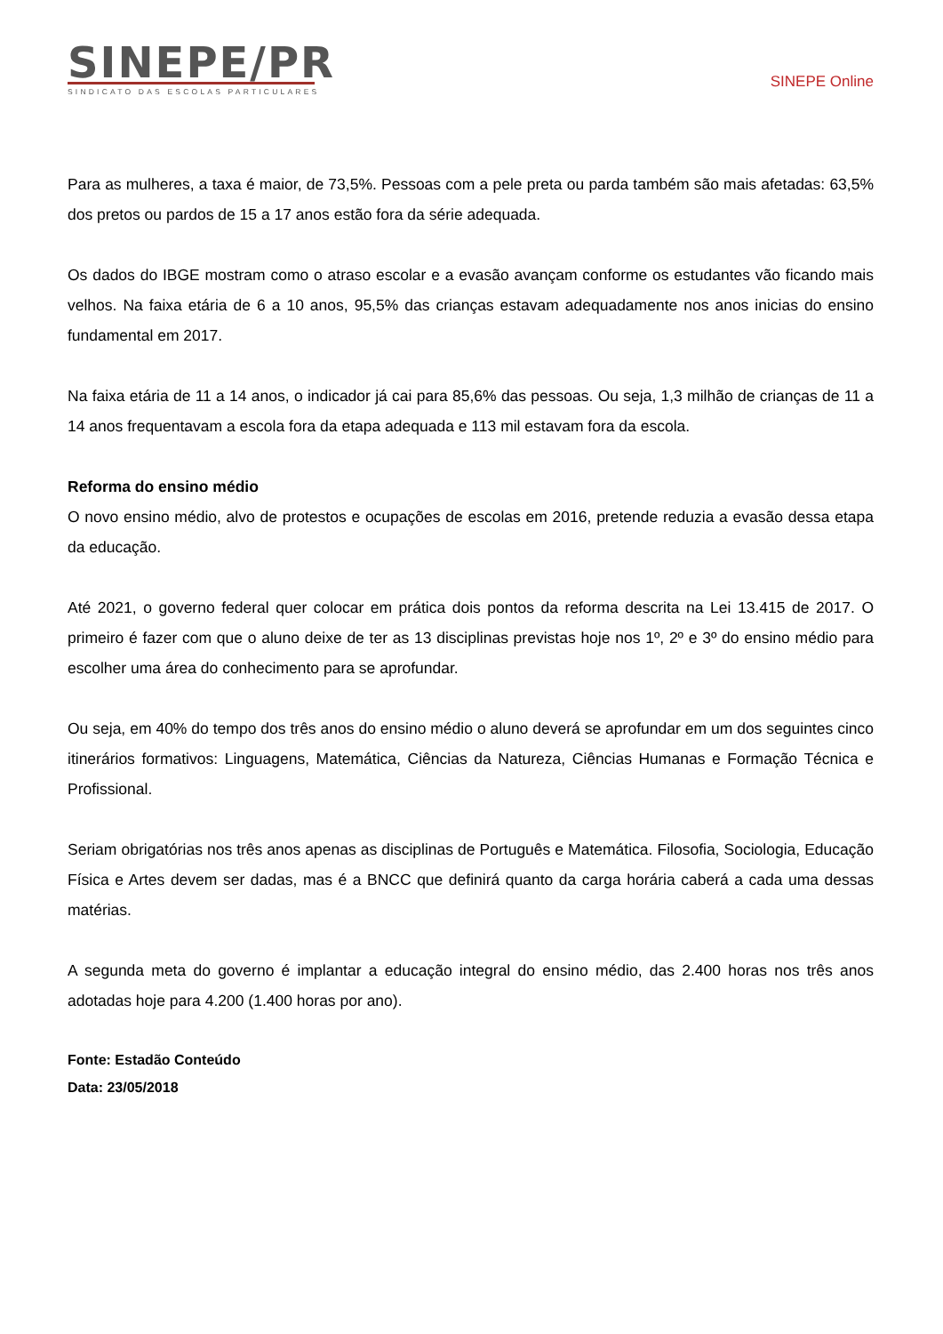SINEPE/PR
SINDICATO DAS ESCOLAS PARTICULARES
SINEPE Online
Para as mulheres, a taxa é maior, de 73,5%. Pessoas com a pele preta ou parda também são mais afetadas: 63,5% dos pretos ou pardos de 15 a 17 anos estão fora da série adequada.
Os dados do IBGE mostram como o atraso escolar e a evasão avançam conforme os estudantes vão ficando mais velhos. Na faixa etária de 6 a 10 anos, 95,5% das crianças estavam adequadamente nos anos inicias do ensino fundamental em 2017.
Na faixa etária de 11 a 14 anos, o indicador já cai para 85,6% das pessoas. Ou seja, 1,3 milhão de crianças de 11 a 14 anos frequentavam a escola fora da etapa adequada e 113 mil estavam fora da escola.
Reforma do ensino médio
O novo ensino médio, alvo de protestos e ocupações de escolas em 2016, pretende reduzia a evasão dessa etapa da educação.
Até 2021, o governo federal quer colocar em prática dois pontos da reforma descrita na Lei 13.415 de 2017. O primeiro é fazer com que o aluno deixe de ter as 13 disciplinas previstas hoje nos 1º, 2º e 3º do ensino médio para escolher uma área do conhecimento para se aprofundar.
Ou seja, em 40% do tempo dos três anos do ensino médio o aluno deverá se aprofundar em um dos seguintes cinco itinerários formativos: Linguagens, Matemática, Ciências da Natureza, Ciências Humanas e Formação Técnica e Profissional.
Seriam obrigatórias nos três anos apenas as disciplinas de Português e Matemática. Filosofia, Sociologia, Educação Física e Artes devem ser dadas, mas é a BNCC que definirá quanto da carga horária caberá a cada uma dessas matérias.
A segunda meta do governo é implantar a educação integral do ensino médio, das 2.400 horas nos três anos adotadas hoje para 4.200 (1.400 horas por ano).
Fonte: Estadão Conteúdo
Data: 23/05/2018